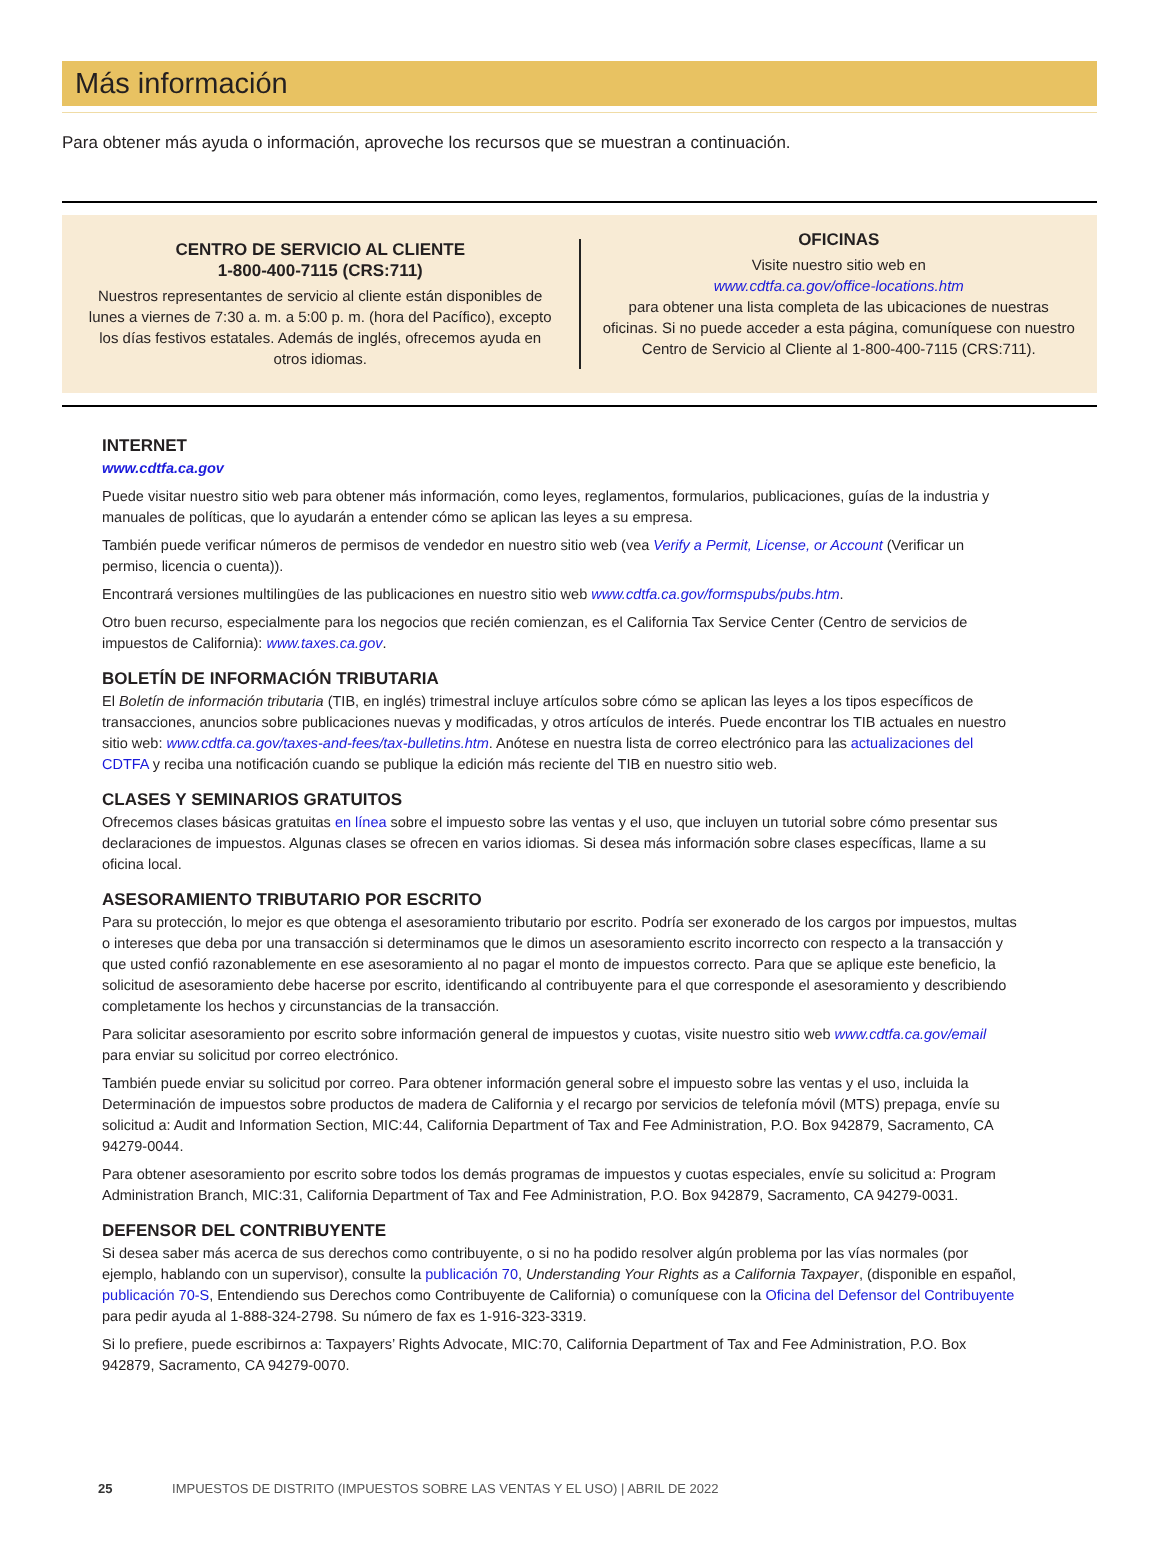Más información
Para obtener más ayuda o información, aproveche los recursos que se muestran a continuación.
CENTRO DE SERVICIO AL CLIENTE
1-800-400-7115 (CRS:711)
Nuestros representantes de servicio al cliente están disponibles de lunes a viernes de 7:30 a. m. a 5:00 p. m. (hora del Pacífico), excepto los días festivos estatales. Además de inglés, ofrecemos ayuda en otros idiomas.
OFICINAS
Visite nuestro sitio web en
www.cdtfa.ca.gov/office-locations.htm
para obtener una lista completa de las ubicaciones de nuestras oficinas. Si no puede acceder a esta página, comuníquese con nuestro Centro de Servicio al Cliente al 1-800-400-7115 (CRS:711).
INTERNET
www.cdtfa.ca.gov
Puede visitar nuestro sitio web para obtener más información, como leyes, reglamentos, formularios, publicaciones, guías de la industria y manuales de políticas, que lo ayudarán a entender cómo se aplican las leyes a su empresa.
También puede verificar números de permisos de vendedor en nuestro sitio web (vea Verify a Permit, License, or Account (Verificar un permiso, licencia o cuenta)).
Encontrará versiones multilingües de las publicaciones en nuestro sitio web www.cdtfa.ca.gov/formspubs/pubs.htm.
Otro buen recurso, especialmente para los negocios que recién comienzan, es el California Tax Service Center (Centro de servicios de impuestos de California): www.taxes.ca.gov.
BOLETÍN DE INFORMACIÓN TRIBUTARIA
El Boletín de información tributaria (TIB, en inglés) trimestral incluye artículos sobre cómo se aplican las leyes a los tipos específicos de transacciones, anuncios sobre publicaciones nuevas y modificadas, y otros artículos de interés. Puede encontrar los TIB actuales en nuestro sitio web: www.cdtfa.ca.gov/taxes-and-fees/tax-bulletins.htm. Anótese en nuestra lista de correo electrónico para las actualizaciones del CDTFA y reciba una notificación cuando se publique la edición más reciente del TIB en nuestro sitio web.
CLASES Y SEMINARIOS GRATUITOS
Ofrecemos clases básicas gratuitas en línea sobre el impuesto sobre las ventas y el uso, que incluyen un tutorial sobre cómo presentar sus declaraciones de impuestos. Algunas clases se ofrecen en varios idiomas. Si desea más información sobre clases específicas, llame a su oficina local.
ASESORAMIENTO TRIBUTARIO POR ESCRITO
Para su protección, lo mejor es que obtenga el asesoramiento tributario por escrito. Podría ser exonerado de los cargos por impuestos, multas o intereses que deba por una transacción si determinamos que le dimos un asesoramiento escrito incorrecto con respecto a la transacción y que usted confió razonablemente en ese asesoramiento al no pagar el monto de impuestos correcto. Para que se aplique este beneficio, la solicitud de asesoramiento debe hacerse por escrito, identificando al contribuyente para el que corresponde el asesoramiento y describiendo completamente los hechos y circunstancias de la transacción.
Para solicitar asesoramiento por escrito sobre información general de impuestos y cuotas, visite nuestro sitio web www.cdtfa.ca.gov/email para enviar su solicitud por correo electrónico.
También puede enviar su solicitud por correo. Para obtener información general sobre el impuesto sobre las ventas y el uso, incluida la Determinación de impuestos sobre productos de madera de California y el recargo por servicios de telefonía móvil (MTS) prepaga, envíe su solicitud a: Audit and Information Section, MIC:44, California Department of Tax and Fee Administration, P.O. Box 942879, Sacramento, CA 94279-0044.
Para obtener asesoramiento por escrito sobre todos los demás programas de impuestos y cuotas especiales, envíe su solicitud a: Program Administration Branch, MIC:31, California Department of Tax and Fee Administration, P.O. Box 942879, Sacramento, CA 94279-0031.
DEFENSOR DEL CONTRIBUYENTE
Si desea saber más acerca de sus derechos como contribuyente, o si no ha podido resolver algún problema por las vías normales (por ejemplo, hablando con un supervisor), consulte la publicación 70, Understanding Your Rights as a California Taxpayer, (disponible en español, publicación 70-S, Entendiendo sus Derechos como Contribuyente de California) o comuníquese con la Oficina del Defensor del Contribuyente para pedir ayuda al 1-888-324-2798. Su número de fax es 1-916-323-3319.
Si lo prefiere, puede escribirnos a: Taxpayers’ Rights Advocate, MIC:70, California Department of Tax and Fee Administration, P.O. Box 942879, Sacramento, CA 94279-0070.
25 IMPUESTOS DE DISTRITO (IMPUESTOS SOBRE LAS VENTAS Y EL USO) | ABRIL DE 2022